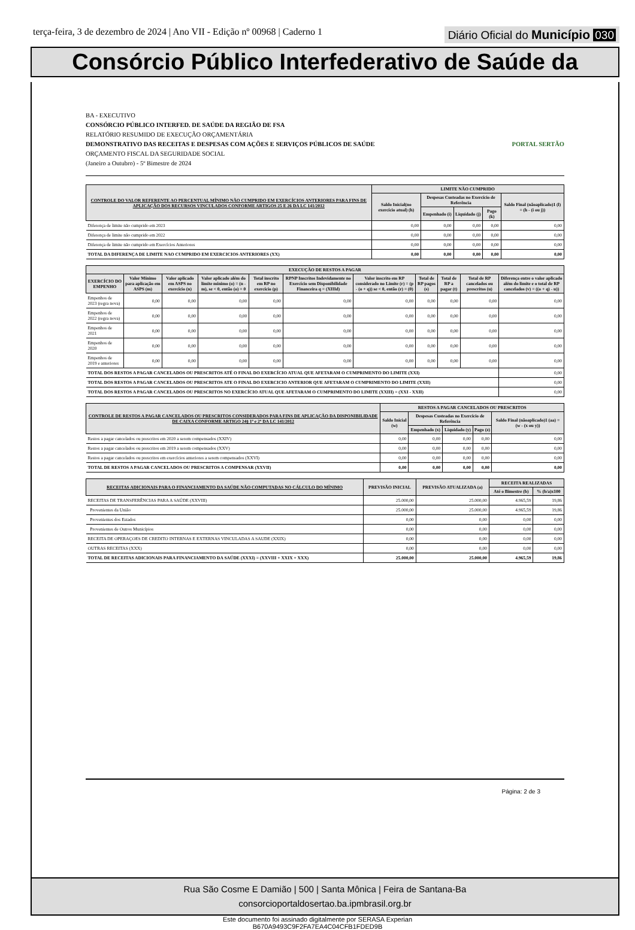terça-feira, 3 de dezembro de 2024 | Ano VII - Edição nº 00968 | Caderno 1 Diário Oficial do Município 030
Consórcio Público Interfederativo de Saúde da
BA - EXECUTIVO
CONSÓRCIO PÚBLICO INTERFED. DE SAÚDE DA REGIÃO DE FSA
RELATÓRIO RESUMIDO DE EXECUÇÃO ORÇAMENTÁRIA
DEMONSTRATIVO DAS RECEITAS E DESPESAS COM AÇÕES E SERVIÇOS PÚBLICOS DE SAÚDE PORTAL SERTÃO
ORÇAMENTO FISCAL DA SEGURIDADE SOCIAL
(Janeiro a Outubro) - 5º Bimestre de 2024
| CONTROLE DO VALOR REFERENTE AO PERCENTUAL MÍNIMO NÃO CUMPRIDO EM EXERCÍCIOS ANTERIORES PARA FINS DE APLICAÇÃO DOS RECURSOS VINCULADOS CONFORME ARTIGOS 25 E 26 DA LC 141/2012 | LIMITE NÃO CUMPRIDO | | | | |
| --- | --- | --- | --- | --- | --- |
| | Saldo Inicial(no exercício atual) (h) | Despesas Custeadas no Exercício de Referência | | | Saldo Final (nãoaplicado)1 (l) = (h - (i ou j)) |
| | | Empenhado (i) | Liquidado (j) | Pago (k) | |
| Diferença de limite não cumprido em 2023 | 0,00 | 0,00 | 0,00 | 0,00 | 0,00 |
| Diferença de limite não cumprido em 2022 | 0,00 | 0,00 | 0,00 | 0,00 | 0,00 |
| Diferença de limite não cumprido em Exercícios Anteriores | 0,00 | 0,00 | 0,00 | 0,00 | 0,00 |
| TOTAL DA DIFERENÇA DE LIMITE NAO CUMPRIDO EM EXERCICIOS ANTERIORES (XX) | 0,00 | 0,00 | 0,00 | 0,00 | 0,00 |
| EXECUÇÃO DE RESTOS A PAGAR | | | | | | | | | | |
| --- | --- | --- | --- | --- | --- | --- | --- | --- | --- | --- |
| EXERCÍCIO DO EMPENHO | Valor Mínimo para aplicação em ASPS (m) | Valor aplicado em ASPS no exercício (n) | Valor aplicado além do limite mínimo (o) = (n - m), se < 0, então (o) = 0 | Total inscrito em RP no exercício (p) | RPNP Inscritos Indevidamente no Exercício sem Disponibilidade Financeira q = (XIIId) | Valor inscrito em RP considerado no Limite (r) = (p - (o + q)) se < 0, então (r) = (0) | Total de RP pagos (s) | Total de RP a pagar (t) | Total de RP cancelados ou prescritos (u) | Diferença entre o valor aplicado além do limite e o total de RP cancelados (v) = ((o + q) - u)) |
| Empenhos de 2023 (regra nova) | 0,00 | 0,00 | 0,00 | 0,00 | 0,00 | 0,00 | 0,00 | 0,00 | 0,00 | 0,00 |
| Empenhos de 2022 (regra nova) | 0,00 | 0,00 | 0,00 | 0,00 | 0,00 | 0,00 | 0,00 | 0,00 | 0,00 | 0,00 |
| Empenhos de 2021 | 0,00 | 0,00 | 0,00 | 0,00 | 0,00 | 0,00 | 0,00 | 0,00 | 0,00 | 0,00 |
| Empenhos de 2020 | 0,00 | 0,00 | 0,00 | 0,00 | 0,00 | 0,00 | 0,00 | 0,00 | 0,00 | 0,00 |
| Empenhos de 2019 e anteriores | 0,00 | 0,00 | 0,00 | 0,00 | 0,00 | 0,00 | 0,00 | 0,00 | 0,00 | 0,00 |
| TOTAL DOS RESTOS A PAGAR CANCELADOS OU PRESCRITOS ATÉ O FINAL DO EXERCÍCIO ATUAL QUE AFETARAM O CUMPRIMENTO DO LIMITE (XXI) | | | | | | | | | | 0,00 |
| TOTAL DOS RESTOS A PAGAR CANCELADOS OU PRESCRITOS ATE O FINAL DO EXERCICIO ANTERIOR QUE AFETARAM O CUMPRIMENTO DO LIMITE (XXII) | | | | | | | | | | 0,00 |
| TOTAL DOS RESTOS A PAGAR CANCELADOS OU PRESCRITOS NO EXERCÍCIO ATUAL QUE AFETARAM O CUMPRIMENTO DO LIMITE (XXIII) = (XXI - XXII) | | | | | | | | | | 0,00 |
| CONTROLE DE RESTOS A PAGAR CANCELADOS OU PRESCRITOS CONSIDERADOS PARA FINS DE APLICAÇÃO DA DISPONIBILIDADE DE CAIXA CONFORME ARTIGO 24§ 1º e 2º DA LC 141/2012 | RESTOS A PAGAR CANCELADOS OU PRESCRITOS | | | | |
| --- | --- | --- | --- | --- | --- |
| | Saldo Inicial (w) | Despesas Custeadas no Exercício de Referência | | | Saldo Final (nãoaplicado)1 (aa) = (w - (x ou y)) |
| | | Empenhado (x) | Liquidado (y) | Pago (z) | |
| Restos a pagar cancelados ou prescritos em 2020 a serem compensados (XXIV) | 0,00 | 0,00 | 0,00 | 0,00 | 0,00 |
| Restos a pagar cancelados ou prescritos em 2019 a serem compensados (XXV) | 0,00 | 0,00 | 0,00 | 0,00 | 0,00 |
| Restos a pagar cancelados ou prescritos em exercícios anteriores a serem compensados (XXVI) | 0,00 | 0,00 | 0,00 | 0,00 | 0,00 |
| TOTAL DE RESTOS A PAGAR CANCELADOS OU PRESCRITOS A COMPENSAR (XXVII) | 0,00 | 0,00 | 0,00 | 0,00 | 0,00 |
| RECEITAS ADICIONAIS PARA O FINANCIAMENTO DA SAÚDE NÃO COMPUTADAS NO CÁLCULO DO MÍNIMO | PREVISÃO INICIAL | PREVISÃO ATUALIZADA (a) | RECEITA REALIZADAS | |
| --- | --- | --- | --- | --- |
| | | | Até o Bimestre (b) | % (b/a)x100 |
| RECEITAS DE TRANSFERÊNCIAS PARA A SAÚDE (XXVIII) | 25.000,00 | 25.000,00 | 4.965,59 | 19,86 |
| Provenientes da União | 25.000,00 | 25.000,00 | 4.965,59 | 19,86 |
| Provenientes dos Estados | 0,00 | 0,00 | 0,00 | 0,00 |
| Provenientes de Outros Municípios | 0,00 | 0,00 | 0,00 | 0,00 |
| RECEITA DE OPERAÇOES DE CREDITO INTERNAS E EXTERNAS VINCULADAS A SAUDE (XXIX) | 0,00 | 0,00 | 0,00 | 0,00 |
| OUTRAS RECEITAS (XXX) | 0,00 | 0,00 | 0,00 | 0,00 |
| TOTAL DE RECEITAS ADICIONAIS PARA FINANCIAMENTO DA SAÚDE (XXXI) = (XXVIII + XXIX + XXX) | 25.000,00 | 25.000,00 | 4.965,59 | 19,86 |
Página: 2 de 3
Rua São Cosme E Damião | 500 | Santa Mônica | Feira de Santana-Ba
consorcioportaldosertao.ba.ipmbrasil.org.br
Este documento foi assinado digitalmente por SERASA Experian
B670A9493C9F2FA7EA4C04CFB1FDED9B